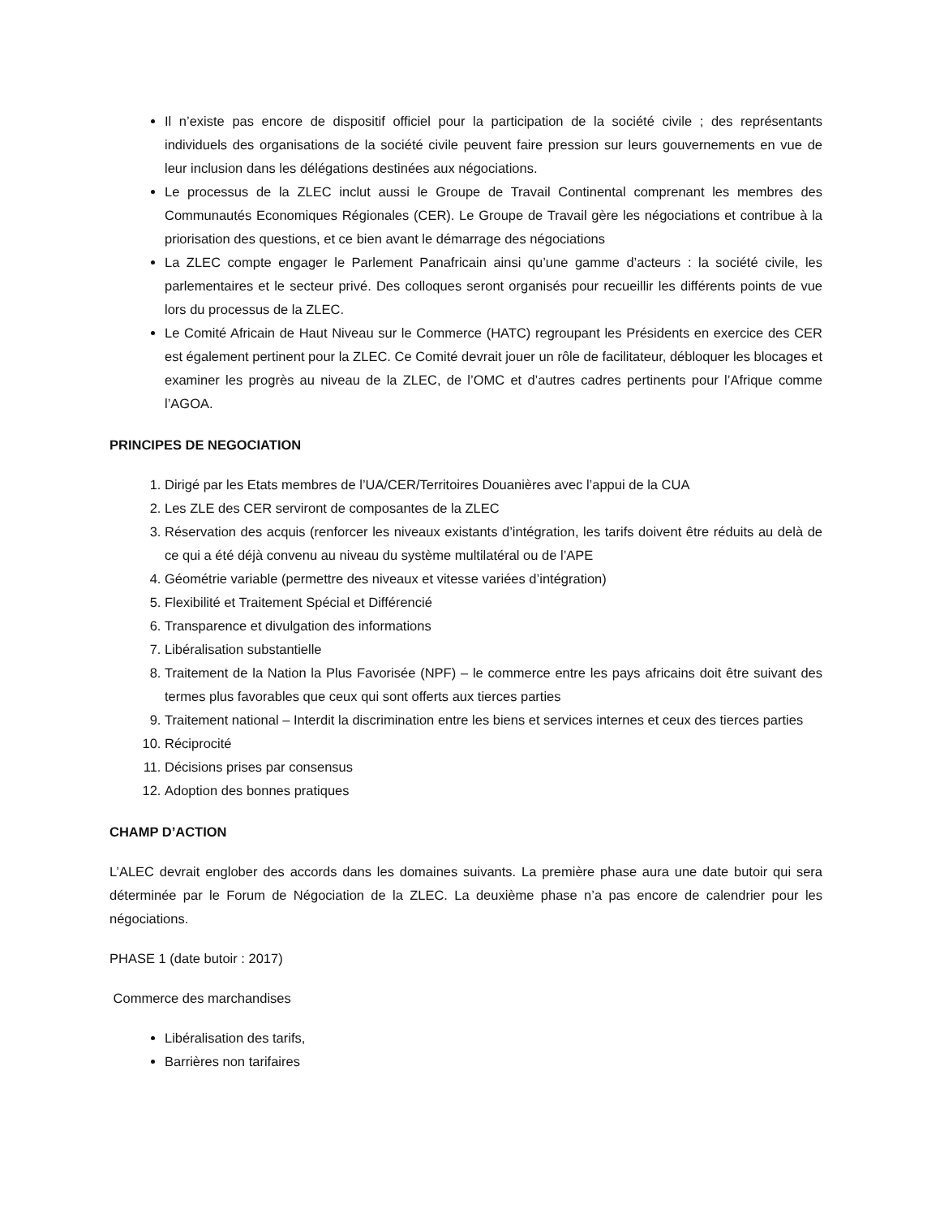Il n’existe pas encore de dispositif officiel pour la participation de la société civile ; des représentants individuels des organisations de la société civile peuvent faire pression sur leurs gouvernements en vue de leur inclusion dans les délégations destinées aux négociations.
Le processus de la ZLEC inclut aussi le Groupe de Travail Continental comprenant les membres des Communautés Economiques Régionales (CER). Le Groupe de Travail gère les négociations et contribue à la priorisation des questions, et ce bien avant le démarrage des négociations
La ZLEC compte engager le Parlement Panafricain ainsi qu’une gamme d’acteurs : la société civile, les parlementaires et le secteur privé. Des colloques seront organisés pour recueillir les différents points de vue lors du processus de la ZLEC.
Le Comité Africain de Haut Niveau sur le Commerce (HATC) regroupant les Présidents en exercice des CER est également pertinent pour la ZLEC. Ce Comité devrait jouer un rôle de facilitateur, débloquer les blocages et examiner les progrès au niveau de la ZLEC, de l’OMC et d’autres cadres pertinents pour l’Afrique comme l’AGOA.
PRINCIPES DE NEGOCIATION
1. Dirigé par les Etats membres de l’UA/CER/Territoires Douanières avec l’appui de la CUA
2. Les ZLE des CER serviront de composantes de la ZLEC
3. Réservation des acquis (renforcer les niveaux existants d’intégration, les tarifs doivent être réduits au delà de ce qui a été déjà convenu au niveau du système multilatéral ou de l’APE
4. Géométrie variable (permettre des niveaux et vitesse variées d’intégration)
5. Flexibilité et Traitement Spécial et Différencié
6. Transparence et divulgation des informations
7. Libéralisation substantielle
8. Traitement de la Nation la Plus Favorisée (NPF) – le commerce entre les pays africains doit être suivant des termes plus favorables que ceux qui sont offerts aux tierces parties
9. Traitement national – Interdit la discrimination entre les biens et services internes et ceux des tierces parties
10. Réciprocité
11. Décisions prises par consensus
12. Adoption des bonnes pratiques
CHAMP D’ACTION
L’ALEC devrait englober des accords dans les domaines suivants. La première phase aura une date butoir qui sera déterminée par le Forum de Négociation de la ZLEC. La deuxième phase n’a pas encore de calendrier pour les négociations.
PHASE 1 (date butoir : 2017)
Commerce des marchandises
Libéralisation des tarifs,
Barrières non tarifaires